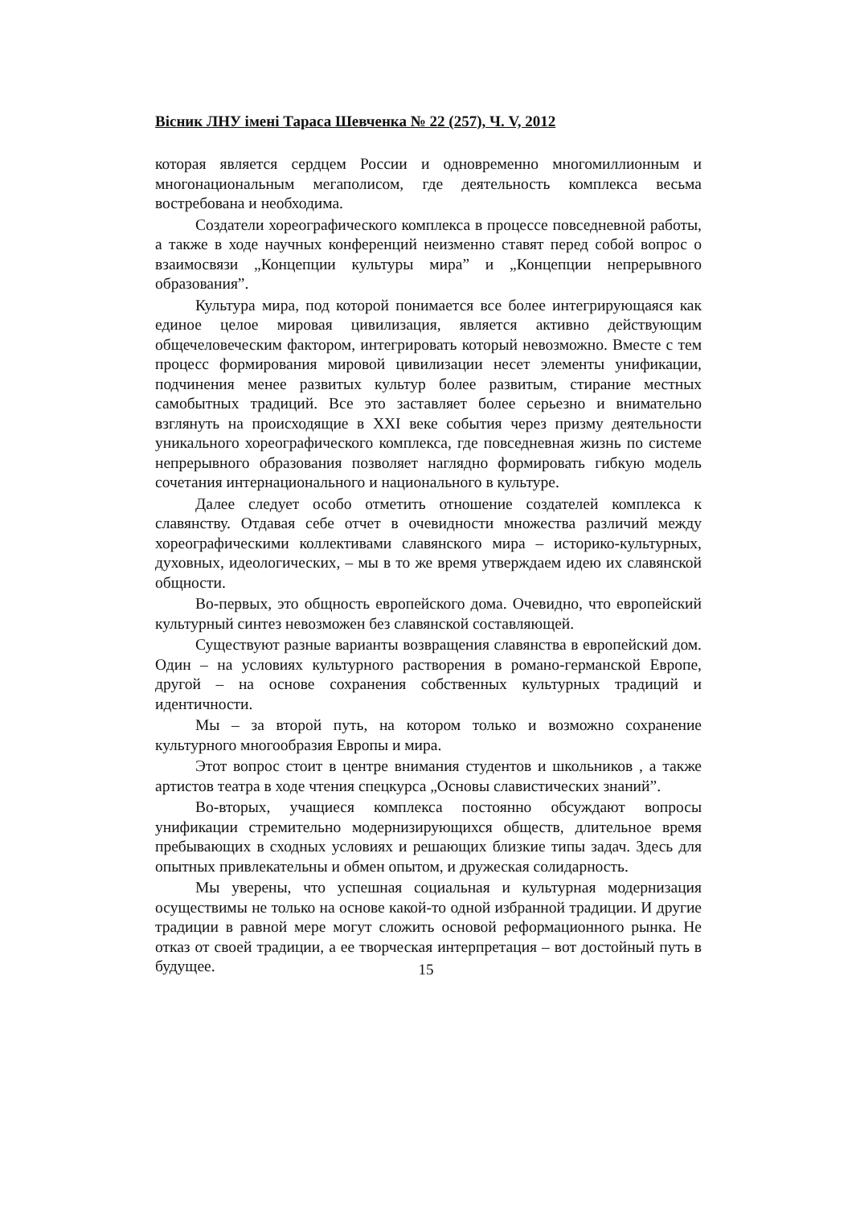Вісник ЛНУ імені Тараса Шевченка № 22 (257), Ч. V, 2012
которая является сердцем России и одновременно многомиллионным и многонациональным мегаполисом, где деятельность комплекса весьма востребована и необходима.
Создатели хореографического комплекса в процессе повседневной работы, а также в ходе научных конференций неизменно ставят перед собой вопрос о взаимосвязи „Концепции культуры мира” и „Концепции непрерывного образования”.
Культура мира, под которой понимается все более интегрирующаяся как единое целое мировая цивилизация, является активно действующим общечеловеческим фактором, интегрировать который невозможно. Вместе с тем процесс формирования мировой цивилизации несет элементы унификации, подчинения менее развитых культур более развитым, стирание местных самобытных традиций. Все это заставляет более серьезно и внимательно взглянуть на происходящие в XXI веке события через призму деятельности уникального хореографического комплекса, где повседневная жизнь по системе непрерывного образования позволяет наглядно формировать гибкую модель сочетания интернационального и национального в культуре.
Далее следует особо отметить отношение создателей комплекса к славянству. Отдавая себе отчет в очевидности множества различий между хореографическими коллективами славянского мира – историко-культурных, духовных, идеологических, – мы в то же время утверждаем идею их славянской общности.
Во-первых, это общность европейского дома. Очевидно, что европейский культурный синтез невозможен без славянской составляющей.
Существуют разные варианты возвращения славянства в европейский дом. Один – на условиях культурного растворения в романо-германской Европе, другой – на основе сохранения собственных культурных традиций и идентичности.
Мы – за второй путь, на котором только и возможно сохранение культурного многообразия Европы и мира.
Этот вопрос стоит в центре внимания студентов и школьников , а также артистов театра в ходе чтения спецкурса „Основы славистических знаний”.
Во-вторых, учащиеся комплекса постоянно обсуждают вопросы унификации стремительно модернизирующихся обществ, длительное время пребывающих в сходных условиях и решающих близкие типы задач. Здесь для опытных привлекательны и обмен опытом, и дружеская солидарность.
Мы уверены, что успешная социальная и культурная модернизация осуществимы не только на основе какой-то одной избранной традиции. И другие традиции в равной мере могут сложить основой реформационного рынка. Не отказ от своей традиции, а ее творческая интерпретация – вот достойный путь в будущее.
15